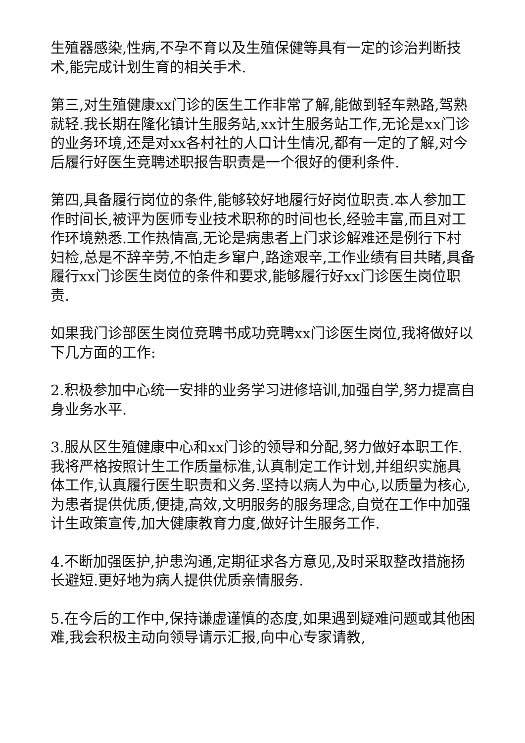生殖器感染,性病,不孕不育以及生殖保健等具有一定的诊治判断技术,能完成计划生育的相关手术.
第三,对生殖健康xx门诊的医生工作非常了解,能做到轻车熟路,驾熟就轻.我长期在隆化镇计生服务站,xx计生服务站工作,无论是xx门诊的业务环境,还是对xx各村社的人口计生情况,都有一定的了解,对今后履行好医生竞聘述职报告职责是一个很好的便利条件.
第四,具备履行岗位的条件,能够较好地履行好岗位职责.本人参加工作时间长,被评为医师专业技术职称的时间也长,经验丰富,而且对工作环境熟悉.工作热情高,无论是病患者上门求诊解难还是例行下村妇检,总是不辞辛劳,不怕走乡窜户,路途艰辛,工作业绩有目共睹,具备履行xx门诊医生岗位的条件和要求,能够履行好xx门诊医生岗位职责.
如果我门诊部医生岗位竞聘书成功竞聘xx门诊医生岗位,我将做好以下几方面的工作:
2.积极参加中心统一安排的业务学习进修培训,加强自学,努力提高自身业务水平.
3.服从区生殖健康中心和xx门诊的领导和分配,努力做好本职工作.我将严格按照计生工作质量标准,认真制定工作计划,并组织实施具体工作,认真履行医生职责和义务.坚持以病人为中心,以质量为核心,为患者提供优质,便捷,高效,文明服务的服务理念,自觉在工作中加强计生政策宣传,加大健康教育力度,做好计生服务工作.
4.不断加强医护,护患沟通,定期征求各方意见,及时采取整改措施扬长避短.更好地为病人提供优质亲情服务.
5.在今后的工作中,保持谦虚谨慎的态度,如果遇到疑难问题或其他困难,我会积极主动向领导请示汇报,向中心专家请教,